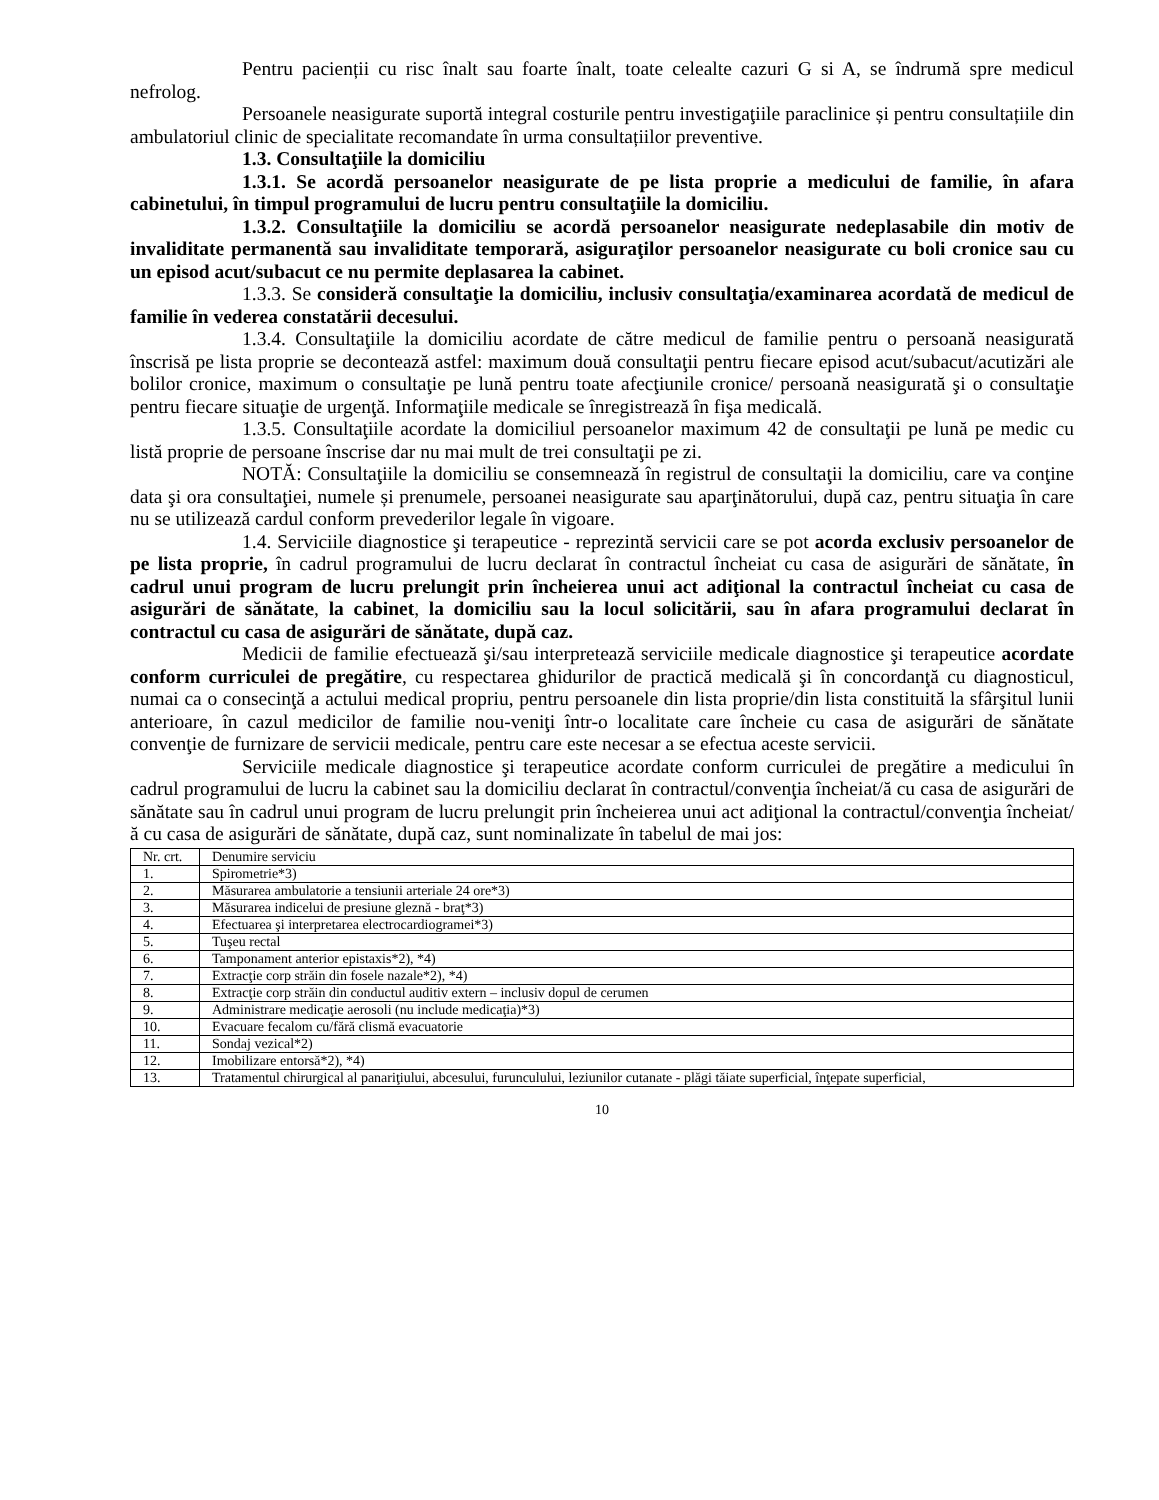Pentru pacienții cu risc înalt sau foarte înalt, toate celealte cazuri G si A, se îndrumă spre medicul nefrolog.
Persoanele neasigurate suportă integral costurile pentru investigaţiile paraclinice și pentru consultațiile din ambulatoriul clinic de specialitate recomandate în urma consultațiilor preventive.
1.3. Consultaţiile la domiciliu
1.3.1. Se acordă persoanelor neasigurate de pe lista proprie a medicului de familie, în afara cabinetului, în timpul programului de lucru pentru consultaţiile la domiciliu.
1.3.2. Consultaţiile la domiciliu se acordă persoanelor neasigurate nedeplasabile din motiv de invaliditate permanentă sau invaliditate temporară, asiguraţilor persoanelor neasigurate cu boli cronice sau cu un episod acut/subacut ce nu permite deplasarea la cabinet.
1.3.3. Se consideră consultaţie la domiciliu, inclusiv consultaţia/examinarea acordată de medicul de familie în vederea constatării decesului.
1.3.4. Consultaţiile la domiciliu acordate de către medicul de familie pentru o persoană neasigurată înscrisă pe lista proprie se decontează astfel: maximum două consultaţii pentru fiecare episod acut/subacut/acutizări ale bolilor cronice, maximum o consultaţie pe lună pentru toate afecţiunile cronice/ persoană neasigurată şi o consultaţie pentru fiecare situaţie de urgenţă. Informaţiile medicale se înregistrează în fişa medicală.
1.3.5. Consultaţiile acordate la domiciliul persoanelor maximum 42 de consultaţii pe lună pe medic cu listă proprie de persoane înscrise dar nu mai mult de trei consultaţii pe zi.
NOTĂ: Consultaţiile la domiciliu se consemnează în registrul de consultaţii la domiciliu, care va conţine data şi ora consultaţiei, numele și prenumele, persoanei neasigurate sau aparţinătorului, după caz, pentru situaţia în care nu se utilizează cardul conform prevederilor legale în vigoare.
1.4. Serviciile diagnostice şi terapeutice - reprezintă servicii care se pot acorda exclusiv persoanelor de pe lista proprie, în cadrul programului de lucru declarat în contractul încheiat cu casa de asigurări de sănătate, în cadrul unui program de lucru prelungit prin încheierea unui act adiţional la contractul încheiat cu casa de asigurări de sănătate, la cabinet, la domiciliu sau la locul solicitării, sau în afara programului declarat în contractul cu casa de asigurări de sănătate, după caz.
Medicii de familie efectuează şi/sau interpretează serviciile medicale diagnostice şi terapeutice acordate conform curriculei de pregătire, cu respectarea ghidurilor de practică medicală şi în concordanţă cu diagnosticul, numai ca o consecinţă a actului medical propriu, pentru persoanele din lista proprie/din lista constituită la sfârşitul lunii anterioare, în cazul medicilor de familie nou-veniţi într-o localitate care încheie cu casa de asigurări de sănătate convenţie de furnizare de servicii medicale, pentru care este necesar a se efectua aceste servicii.
Serviciile medicale diagnostice şi terapeutice acordate conform curriculei de pregătire a medicului în cadrul programului de lucru la cabinet sau la domiciliu declarat în contractul/convenţia încheiat/ă cu casa de asigurări de sănătate sau în cadrul unui program de lucru prelungit prin încheierea unui act adiţional la contractul/convenţia încheiat/ă cu casa de asigurări de sănătate, după caz, sunt nominalizate în tabelul de mai jos:
| Nr. crt. | Denumire serviciu |
| 1. | Spirometrie*3) |
| 2. | Măsurarea ambulatorie a tensiunii arteriale 24 ore*3) |
| 3. | Măsurarea indicelui de presiune gleznă - braţ*3) |
| 4. | Efectuarea şi interpretarea electrocardiogramei*3) |
| 5. | Tuşeu rectal |
| 6. | Tamponament anterior epistaxis*2), *4) |
| 7. | Extracţie corp străin din fosele nazale*2), *4) |
| 8. | Extracţie corp străin din conductul auditiv extern – inclusiv dopul de cerumen |
| 9. | Administrare medicaţie aerosoli (nu include medicaţia)*3) |
| 10. | Evacuare fecalom cu/fără clismă evacuatorie |
| 11. | Sondaj vezical*2) |
| 12. | Imobilizare entorsă*2), *4) |
| 13. | Tratamentul chirurgical al panariţiului, abcesului, furunculului, leziunilor cutanate - plăgi tăiate superficial, înţepate superficial, |
10